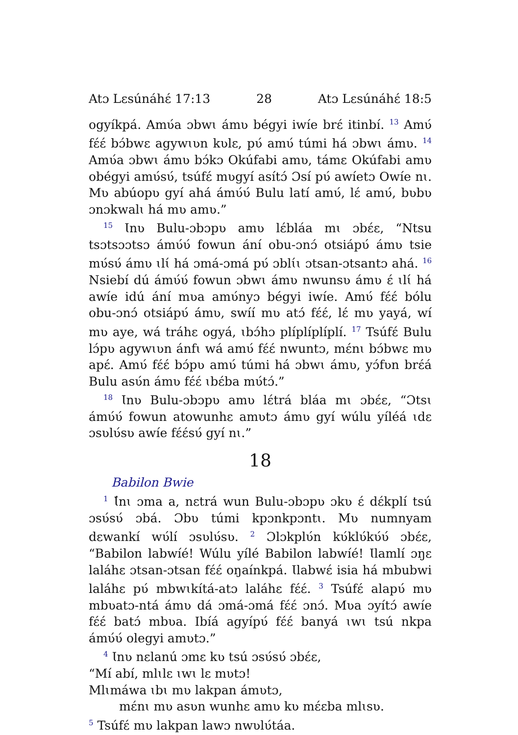Atɔ Lɛsúnáhɛ́ 17:13 28 Atɔ Lɛsúnáhɛ́ 18:5
ogyíkpá. Amʋ́a ɔbwɩ ámʋ bégyi iwíe brɛ́ itinbí. <sup>13</sup> Amʋ́ fɛ́ɛ́ bɔ́bwɛ agywɩʋn kʋlɛ, pʋ́ amʋ́ túmi há ɔbwɩ ámʋ. <sup>14</sup> Amʋ́a ɔbwɩ ámʋ bɔ́kɔ Okúfabi amʋ, támɛ Okúfabi amʋ obégyi amʋ́sʋ́, tsúfɛ́ mʋgyí asítɔ́ Ɔsí pʋ́ awíetɔ Owíe nɩ. Mʋ abúopʋ gyí ahá ámʋ́ʋ́ Bulu latí amʋ́, lɛ́ amʋ́, bʋbʋ ɔnɔkwalɩ há mʋ amʋ.”
<sup>15</sup> Ɩnʋ Bulu-ɔbɔpʋ amʋ lɛ́bláa mɩ ɔbɛ́ɛ, “Ntsu tsɔtsɔɔtsɔ ámʋ́ʋ́ fowun ání obu-ɔnɔ́ otsiápʋ́ ámʋ tsie mʋ́sʋ́ ámʋ ɩlɩ́ há ɔmá-ɔmá pʋ́ ɔblɩ́ɩ ɔtsan-ɔtsantɔ ahá. <sup>16</sup> Nsiebí dú ámʋ́ʋ́ fowun ɔbwɩ ámʋ nwunsʋ ámʋ ɛ́ ɩlɩ́ há awíe idú ání mʋa amʋ́nyɔ bégyi iwíe. Amʋ́ fɛ́ɛ́ bólu obu-ɔnɔ́ otsiápʋ́ ámʋ, swíí mʋ atɔ́ fɛ́ɛ́, lɛ́ mʋ yayá, wí mʋ aye, wá tráhɛ ogyá, ɩbɔ́hɔ plíplíplíplí. <sup>17</sup> Tsúfɛ́ Bulu lɔ́pʋ agywɩʋn ánfɩ wá amʋ́ fɛ́ɛ́ nwuntɔ, mɛ́nɩ bɔ́bwɛ mʋ apɛ́. Amʋ́ fɛ́ɛ́ bɔ́pʋ amʋ́ túmi há ɔbwɩ ámʋ, yɔ́fʋn brɛ́á Bulu asʋ́n ámʋ fɛ́ɛ́ ɩbɛ́ba mʋ́tɔ́.”
<sup>18</sup> Ɩnʋ Bulu-ɔbɔpʋ amʋ lɛ́trá bláa mɩ ɔbɛ́ɛ, “Ɔtsɩ ámʋ́ʋ́ fowun atowunhɛ amʋtɔ ámʋ gyí wúlu yíléá ɩdɛ ɔsʋlʋ́sʋ awíe fɛ́ɛ́sʋ́ gyí nɩ.”
18
Babilon Bwie
<sup>1</sup> Ɩ́nɩ ɔma a, nɛtrá wun Bulu-ɔbɔpʋ ɔkʋ ɛ́ dɛ́kplí tsú ɔsʋ́sʋ́ ɔbá. Ɔbʋ túmi kpɔnkpɔntɩ. Mʋ numnyam dɛwankí wʋ́lí ɔsʋlʋ́sʋ. <sup>2</sup> Ɔlɔkplʋ́n kʋ́klʋ́kʋ́ʋ́ ɔbɛ́ɛ, “Babilon labwíé! Wúlu yílé Babilon labwíé! Ɩlamlí ɔŋɛ laláhɛ ɔtsan-ɔtsan fɛ́ɛ́ oŋaínkpá. Ɩlabwɛ́ isia há mbubwi laláhɛ pʋ́ mbwɩkítá-atɔ laláhɛ fɛ́ɛ́. <sup>3</sup> Tsúfɛ́ alapʋ́ mʋ mbʋatɔ-ntá ámʋ dá ɔmá-ɔmá fɛ́ɛ́ ɔnɔ́. Mʋa ɔyítɔ́ awíe fɛ́ɛ́ batɔ́ mbʋa. Ibíá agyípʋ́ fɛ́ɛ́ banyá ɩwɩ tsú nkpa ámʋ́ʋ́ olegyi amʋtɔ.”
<sup>4</sup> Ɩnʋ nɛlanú ɔmɛ kʋ tsú ɔsʋ́sʋ́ ɔbɛ́ɛ,
“Mí abí, mlɩlɛ ɩwɩ lɛ mʋtɔ!
Mlɩmáwa ɩbɩ mʋ lakpan ámʋtɔ,
mɛ́nɩ mʋ asʋn wunhɛ amʋ kʋ mɛ́ɛba mlɩsʋ.
<sup>5</sup> Tsúfɛ́ mʋ lakpan lawɔ nwʋlʋ́táa.